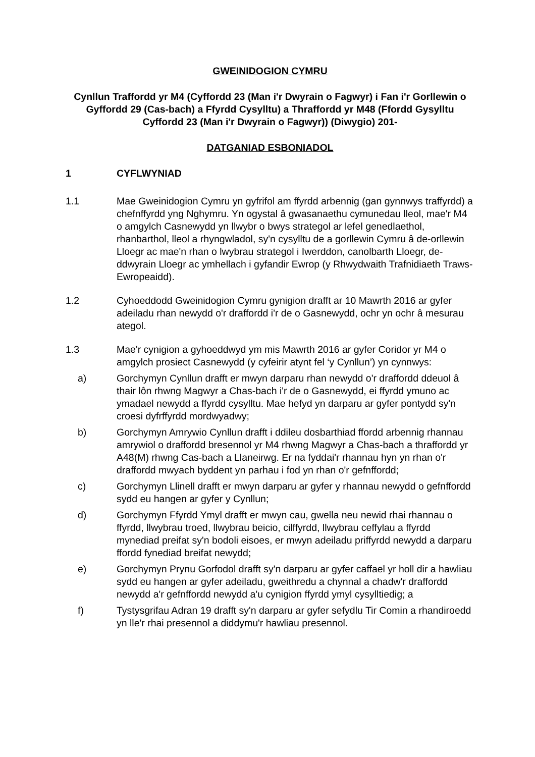GWEINIDOGION CYMRU
Cynllun Traffordd yr M4 (Cyffordd 23 (Man i'r Dwyrain o Fagwyr) i Fan i'r Gorllewin o Gyffordd 29 (Cas-bach) a Ffyrdd Cysylltu) a Thraffordd yr M48 (Ffordd Gysylltu Cyffordd 23 (Man i'r Dwyrain o Fagwyr)) (Diwygio) 201-
DATGANIAD ESBONIADOL
1 CYFLWYNIAD
1.1 Mae Gweinidogion Cymru yn gyfrifol am ffyrdd arbennig (gan gynnwys traffyrdd) a chefnffyrdd yng Nghymru. Yn ogystal â gwasanaethu cymunedau lleol, mae'r M4 o amgylch Casnewydd yn llwybr o bwys strategol ar lefel genedlaethol, rhanbarthol, lleol a rhyngwladol, sy'n cysylltu de a gorllewin Cymru â de-orllewin Lloegr ac mae'n rhan o lwybrau strategol i Iwerddon, canolbarth Lloegr, de-ddwyrain Lloegr ac ymhellach i gyfandir Ewrop (y Rhwydwaith Trafnidiaeth Traws-Ewropeaidd).
1.2 Cyhoeddodd Gweinidogion Cymru gynigion drafft ar 10 Mawrth 2016 ar gyfer adeiladu rhan newydd o'r draffordd i'r de o Gasnewydd, ochr yn ochr â mesurau ategol.
1.3 Mae'r cynigion a gyhoeddwyd ym mis Mawrth 2016 ar gyfer Coridor yr M4 o amgylch prosiect Casnewydd (y cyfeirir atynt fel ‘y Cynllun’) yn cynnwys:
a) Gorchymyn Cynllun drafft er mwyn darparu rhan newydd o'r draffordd ddeuol â thair lôn rhwng Magwyr a Chas-bach i'r de o Gasnewydd, ei ffyrdd ymuno ac ymadael newydd a ffyrdd cysylltu. Mae hefyd yn darparu ar gyfer pontydd sy'n croesi dyfrffyrdd mordwyadwy;
b) Gorchymyn Amrywio Cynllun drafft i ddileu dosbarthiad ffordd arbennig rhannau amrywiol o draffordd bresennol yr M4 rhwng Magwyr a Chas-bach a thraffordd yr A48(M) rhwng Cas-bach a Llaneirwg. Er na fyddai'r rhannau hyn yn rhan o'r draffordd mwyach byddent yn parhau i fod yn rhan o'r gefnffordd;
c) Gorchymyn Llinell drafft er mwyn darparu ar gyfer y rhannau newydd o gefnffordd sydd eu hangen ar gyfer y Cynllun;
d) Gorchymyn Ffyrdd Ymyl drafft er mwyn cau, gwella neu newid rhai rhannau o ffyrdd, llwybrau troed, llwybrau beicio, cilffyrdd, llwybrau ceffylau a ffyrdd mynediad preifat sy'n bodoli eisoes, er mwyn adeiladu priffyrdd newydd a darparu ffordd fynediad breifat newydd;
e) Gorchymyn Prynu Gorfodol drafft sy'n darparu ar gyfer caffael yr holl dir a hawliau sydd eu hangen ar gyfer adeiladu, gweithredu a chynnal a chadw'r draffordd newydd a'r gefnffordd newydd a'u cynigion ffyrdd ymyl cysylltiedig; a
f) Tystysgrifau Adran 19 drafft sy'n darparu ar gyfer sefydlu Tir Comin a rhandiroedd yn lle'r rhai presennol a diddymu'r hawliau presennol.